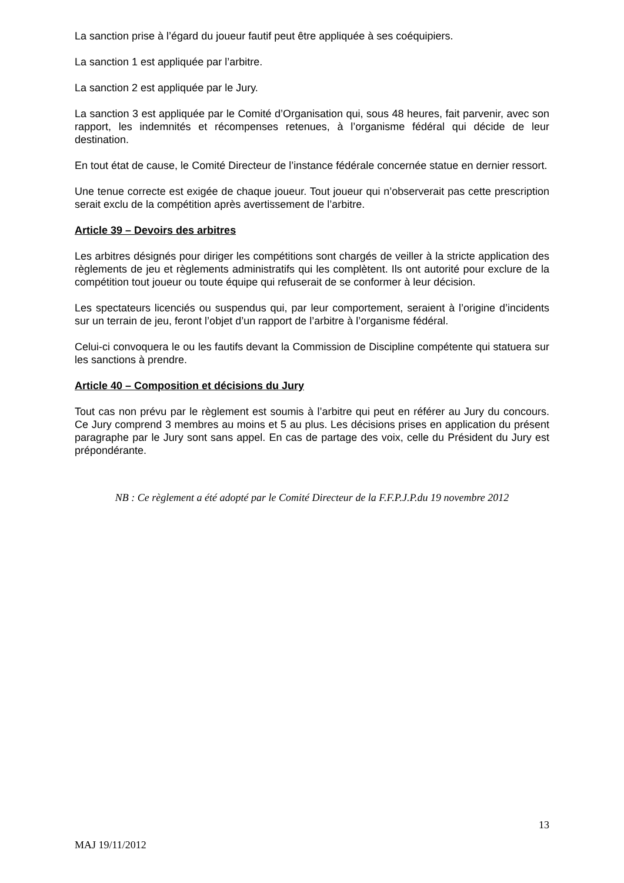La sanction prise à l’égard du joueur fautif peut être appliquée à ses coéquipiers.
La sanction 1 est appliquée par l’arbitre.
La sanction 2 est appliquée par le Jury.
La sanction 3 est appliquée par le Comité d’Organisation qui, sous 48 heures, fait parvenir, avec son rapport, les indemnités et récompenses retenues, à l’organisme fédéral qui décide de leur destination.
En tout état de cause, le Comité Directeur de l’instance fédérale concernée statue en dernier ressort.
Une tenue correcte est exigée de chaque joueur. Tout joueur qui n’observerait pas cette prescription serait exclu de la compétition après avertissement de l’arbitre.
Article 39 – Devoirs des arbitres
Les arbitres désignés pour diriger les compétitions sont chargés de veiller à la stricte application des règlements de jeu et règlements administratifs qui les complètent. Ils ont autorité pour exclure de la compétition tout joueur ou toute équipe qui refuserait de se conformer à leur décision.
Les spectateurs licenciés ou suspendus qui, par leur comportement, seraient à l’origine d’incidents sur un terrain de jeu, feront l’objet d’un rapport de l’arbitre à l’organisme fédéral.
Celui-ci convoquera le ou les fautifs devant la Commission de Discipline compétente qui statuera sur les sanctions à prendre.
Article 40 – Composition et décisions du Jury
Tout cas non prévu par le règlement est soumis à l’arbitre qui peut en référer au Jury du concours. Ce Jury comprend 3 membres au moins et 5 au plus. Les décisions prises en application du présent paragraphe par le Jury sont sans appel. En cas de partage des voix, celle du Président du Jury est prépondérante.
NB : Ce règlement a été adopté par le Comité Directeur de la F.F.P.J.P.du 19 novembre 2012
13
MAJ 19/11/2012